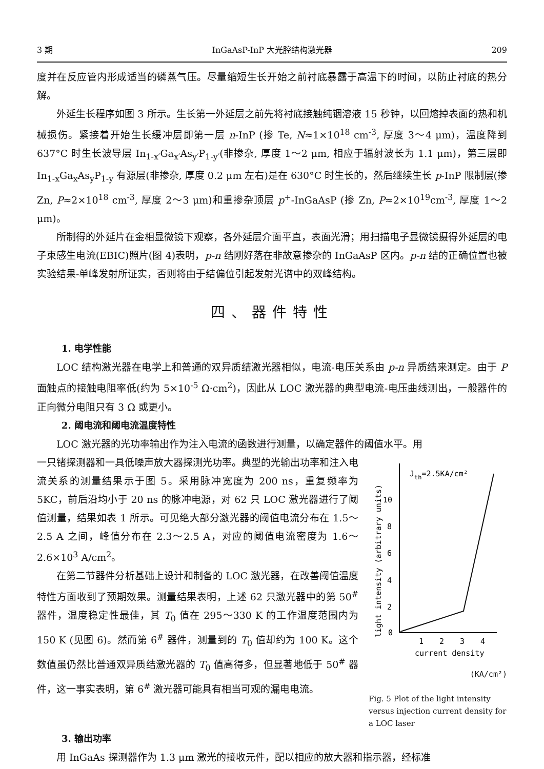3 期 InGaAsP-InP 大光腔结构激光器 209
度并在反应管内形成适当的磷蒸气压。尽量缩短生长开始之前衬底暴露于高温下的时间，以防止衬底的热分解。
外延生长程序如图 3 所示。生长第一外延层之前先将衬底接触纯铟溶液 15 秒钟，以回熔掉表面的热和机械损伤。紧接着开始生长缓冲层即第一层 n-InP (掺 Te, N≈1×10<sup>18</sup> cm<sup>-3</sup>, 厚度 3～4 μm)，温度降到 637°C 时生长波导层 In<sub>1-x′</sub>Ga<sub>x′</sub>As<sub>y′</sub>P<sub>1-y′</sub>(非掺杂, 厚度 1～2 μm, 相应于辐射波长为 1.1 μm)，第三层即 In<sub>1-x</sub>Ga<sub>x</sub>As<sub>y</sub>P<sub>1-y</sub> 有源层(非掺杂, 厚度 0.2 μm 左右)是在 630°C 时生长的，然后继续生长 p-InP 限制层(掺 Zn, P≈2×10<sup>18</sup> cm<sup>-3</sup>, 厚度 2～3 μm)和重掺杂顶层 p<sup>+</sup>-InGaAsP (掺 Zn, P≈2×10<sup>19</sup>cm<sup>-3</sup>, 厚度 1～2 μm)。
所制得的外延片在金相显微镜下观察，各外延层介面平直，表面光滑；用扫描电子显微镜摄得外延层的电子束感生电流(EBIC)照片(图 4)表明，p-n 结刚好落在非故意掺杂的 InGaAsP 区内。p-n 结的正确位置也被实验结果-单峰发射所证实，否则将由于结偏位引起发射光谱中的双峰结构。
四、器件特性
1. 电学性能
LOC 结构激光器在电学上和普通的双异质结激光器相似，电流-电压关系由 p-n 异质结来测定。由于 P 面触点的接触电阻率低(约为 5×10<sup>-5</sup> Ω·cm<sup>2</sup>)，因此从 LOC 激光器的典型电流-电压曲线测出，一般器件的正向微分电阻只有 3 Ω 或更小。
2. 阈电流和阈电流温度特性
LOC 激光器的光功率输出作为注入电流的函数进行测量，以确定器件的阈值水平。用
一只锗探测器和一具低噪声放大器探测光功率。典型的光输出功率和注入电流关系的测量结果示于图 5。采用脉冲宽度为 200 ns，重复频率为 5KC，前后沿均小于 20 ns 的脉冲电源，对 62 只 LOC 激光器进行了阈值测量，结果如表 1 所示。可见绝大部分激光器的阈值电流分布在 1.5～2.5 A 之间，峰值分布在 2.3～2.5 A，对应的阈值电流密度为 1.6～2.6×10<sup>3</sup> A/cm<sup>2</sup>。
在第二节器件分析基础上设计和制备的 LOC 激光器，在改善阈值温度特性方面收到了预期效果。测量结果表明，上述 62 只激光器中的第 50<sup>#</sup> 器件，温度稳定性最佳，其 T<sub>0</sub> 值在 295～330 K 的工作温度范围内为 150 K (见图 6)。然而第 6<sup>#</sup> 器件，测量到的 T<sub>0</sub> 值却约为 100 K。这个数值虽仍然比普通双异质结激光器的 T<sub>0</sub> 值高得多，但显著地低于 50<sup>#</sup> 器件，这一事实表明，第 6<sup>#</sup> 激光器可能具有相当可观的漏电电流。
light intensity (arbitrary units)
0
2
4
6
8
10
1
2
3
4
Jth=2.5KA/cm²
current density
(KA/cm²)
Fig. 5 Plot of the light intensity versus injection current density for a LOC laser
3. 输出功率
用 InGaAs 探测器作为 1.3 μm 激光的接收元件，配以相应的放大器和指示器，经标准